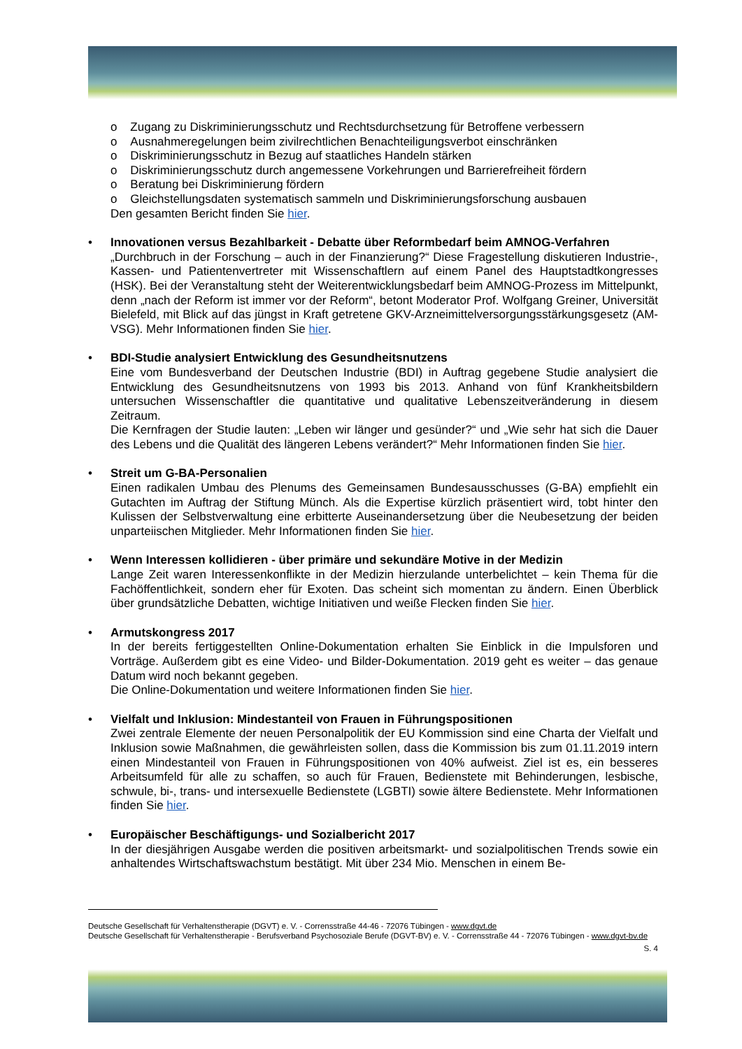o Zugang zu Diskriminierungsschutz und Rechtsdurchsetzung für Betroffene verbessern
o Ausnahmeregelungen beim zivilrechtlichen Benachteiligungsverbot einschränken
o Diskriminierungsschutz in Bezug auf staatliches Handeln stärken
o Diskriminierungsschutz durch angemessene Vorkehrungen und Barrierefreiheit fördern
o Beratung bei Diskriminierung fördern
o Gleichstellungsdaten systematisch sammeln und Diskriminierungsforschung ausbauen
Den gesamten Bericht finden Sie hier.
• Innovationen versus Bezahlbarkeit - Debatte über Reformbedarf beim AMNOG-Verfahren
„Durchbruch in der Forschung – auch in der Finanzierung?“ Diese Fragestellung diskutieren Industrie-, Kassen- und Patientenvertreter mit Wissenschaftlern auf einem Panel des Hauptstadtkongresses (HSK). Bei der Veranstaltung steht der Weiterentwicklungsbedarf beim AMNOG-Prozess im Mittelpunkt, denn „nach der Reform ist immer vor der Reform“, betont Moderator Prof. Wolfgang Greiner, Universität Bielefeld, mit Blick auf das jüngst in Kraft getretene GKV-Arzneimittelversorgungsstärkungsgesetz (AM-VSG). Mehr Informationen finden Sie hier.
• BDI-Studie analysiert Entwicklung des Gesundheitsnutzens
Eine vom Bundesverband der Deutschen Industrie (BDI) in Auftrag gegebene Studie analysiert die Entwicklung des Gesundheitsnutzens von 1993 bis 2013. Anhand von fünf Krankheitsbildern untersuchen Wissenschaftler die quantitative und qualitative Lebenszeitveränderung in diesem Zeitraum.
Die Kernfragen der Studie lauten: „Leben wir länger und gesünder?“ und „Wie sehr hat sich die Dauer des Lebens und die Qualität des längeren Lebens verändert?“ Mehr Informationen finden Sie hier.
• Streit um G-BA-Personalien
Einen radikalen Umbau des Plenums des Gemeinsamen Bundesausschusses (G-BA) empfiehlt ein Gutachten im Auftrag der Stiftung Münch. Als die Expertise kürzlich präsentiert wird, tobt hinter den Kulissen der Selbstverwaltung eine erbitterte Auseinandersetzung über die Neubesetzung der beiden unparteiischen Mitglieder. Mehr Informationen finden Sie hier.
• Wenn Interessen kollidieren - über primäre und sekundäre Motive in der Medizin
Lange Zeit waren Interessenkonflikte in der Medizin hierzulande unterbelichtet – kein Thema für die Fachöffentlichkeit, sondern eher für Exoten. Das scheint sich momentan zu ändern. Einen Überblick über grundsätzliche Debatten, wichtige Initiativen und weiße Flecken finden Sie hier.
• Armutskongress 2017
In der bereits fertiggestellten Online-Dokumentation erhalten Sie Einblick in die Impulsforen und Vorträge. Außerdem gibt es eine Video- und Bilder-Dokumentation. 2019 geht es weiter – das genaue Datum wird noch bekannt gegeben.
Die Online-Dokumentation und weitere Informationen finden Sie hier.
• Vielfalt und Inklusion: Mindestanteil von Frauen in Führungspositionen
Zwei zentrale Elemente der neuen Personalpolitik der EU Kommission sind eine Charta der Vielfalt und Inklusion sowie Maßnahmen, die gewährleisten sollen, dass die Kommission bis zum 01.11.2019 intern einen Mindestanteil von Frauen in Führungspositionen von 40% aufweist. Ziel ist es, ein besseres Arbeitsumfeld für alle zu schaffen, so auch für Frauen, Bedienstete mit Behinderungen, lesbische, schwule, bi-, trans- und intersexuelle Bedienstete (LGBTI) sowie ältere Bedienstete. Mehr Informationen finden Sie hier.
• Europäischer Beschäftigungs- und Sozialbericht 2017
In der diesjährigen Ausgabe werden die positiven arbeitsmarkt- und sozialpolitischen Trends sowie ein anhaltendes Wirtschaftswachstum bestätigt. Mit über 234 Mio. Menschen in einem Be-
Deutsche Gesellschaft für Verhaltenstherapie (DGVT) e. V. - Corrensstraße 44-46 - 72076 Tübingen - www.dgvt.de
Deutsche Gesellschaft für Verhaltenstherapie - Berufsverband Psychosoziale Berufe (DGVT-BV) e. V. - Corrensstraße 44 - 72076 Tübingen - www.dgvt-bv.de
S. 4